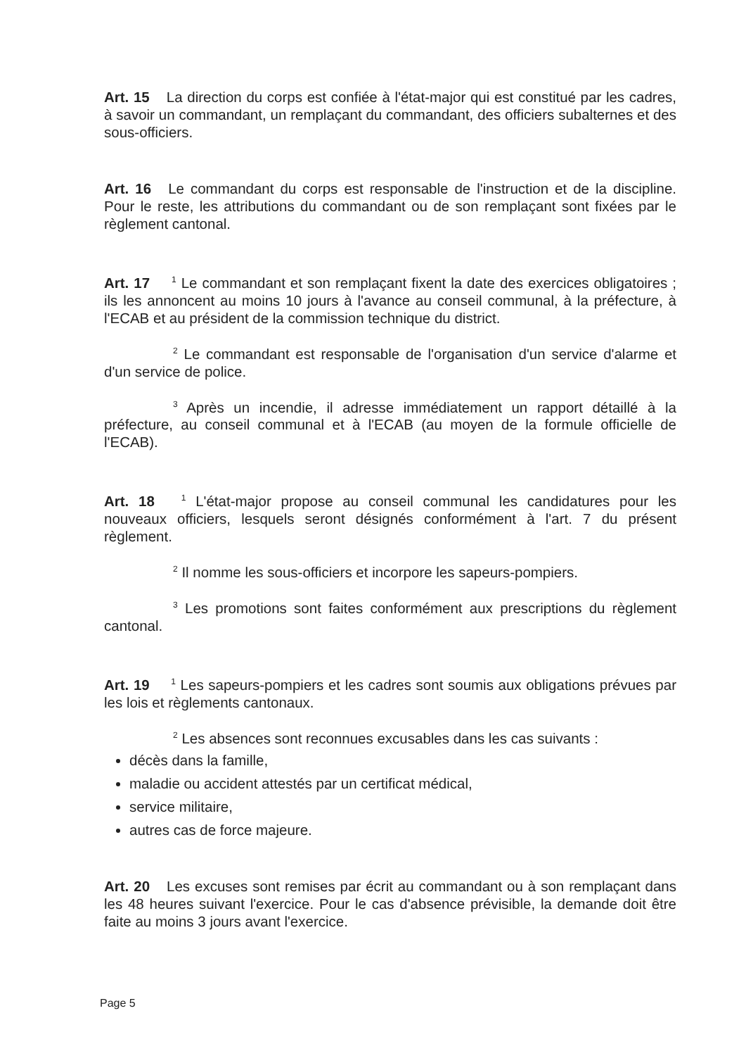Art. 15 La direction du corps est confiée à l'état-major qui est constitué par les cadres, à savoir un commandant, un remplaçant du commandant, des officiers subalternes et des sous-officiers.
Art. 16 Le commandant du corps est responsable de l'instruction et de la discipline. Pour le reste, les attributions du commandant ou de son remplaçant sont fixées par le règlement cantonal.
Art. 17 <sup>1</sup> Le commandant et son remplaçant fixent la date des exercices obligatoires ; ils les annoncent au moins 10 jours à l'avance au conseil communal, à la préfecture, à l'ECAB et au président de la commission technique du district.
<sup>2</sup> Le commandant est responsable de l'organisation d'un service d'alarme et d'un service de police.
<sup>3</sup> Après un incendie, il adresse immédiatement un rapport détaillé à la préfecture, au conseil communal et à l'ECAB (au moyen de la formule officielle de l'ECAB).
Art. 18 <sup>1</sup> L'état-major propose au conseil communal les candidatures pour les nouveaux officiers, lesquels seront désignés conformément à l'art. 7 du présent règlement.
<sup>2</sup> Il nomme les sous-officiers et incorpore les sapeurs-pompiers.
<sup>3</sup> Les promotions sont faites conformément aux prescriptions du règlement cantonal.
Art. 19 <sup>1</sup> Les sapeurs-pompiers et les cadres sont soumis aux obligations prévues par les lois et règlements cantonaux.
<sup>2</sup> Les absences sont reconnues excusables dans les cas suivants :
décès dans la famille,
maladie ou accident attestés par un certificat médical,
service militaire,
autres cas de force majeure.
Art. 20 Les excuses sont remises par écrit au commandant ou à son remplaçant dans les 48 heures suivant l'exercice. Pour le cas d'absence prévisible, la demande doit être faite au moins 3 jours avant l'exercice.
Page 5